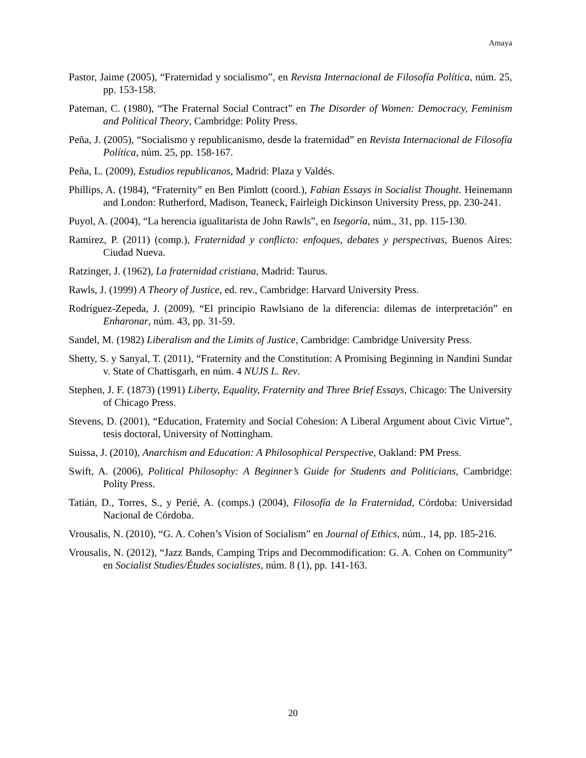Amaya
Pastor, Jaime (2005), “Fraternidad y socialismo”, en Revista Internacional de Filosofía Política, núm. 25, pp. 153-158.
Pateman, C. (1980), “The Fraternal Social Contract” en The Disorder of Women: Democracy, Feminism and Political Theory, Cambridge: Polity Press.
Peña, J. (2005), “Socialismo y republicanismo, desde la fraternidad” en Revista Internacional de Filosofía Política, núm. 25, pp. 158-167.
Peña, L. (2009), Estudios republicanos, Madrid: Plaza y Valdés.
Phillips, A. (1984), “Fraternity” en Ben Pimlott (coord.), Fabian Essays in Socialist Thought. Heinemann and London: Rutherford, Madison, Teaneck, Fairleigh Dickinson University Press, pp. 230-241.
Puyol, A. (2004), “La herencia igualitarista de John Rawls”, en Isegoría, núm., 31, pp. 115-130.
Ramirez, P. (2011) (comp.), Fraternidad y conflicto: enfoques, debates y perspectivas, Buenos Aires: Ciudad Nueva.
Ratzinger, J. (1962), La fraternidad cristiana, Madrid: Taurus.
Rawls, J. (1999) A Theory of Justice, ed. rev., Cambridge: Harvard University Press.
Rodríguez-Zepeda, J. (2009), “El principio Rawlsiano de la diferencia: dilemas de interpretación” en Enharonar, núm. 43, pp. 31-59.
Sandel, M. (1982) Liberalism and the Limits of Justice, Cambridge: Cambridge University Press.
Shetty, S. y Sanyal, T. (2011), “Fraternity and the Constitution: A Promising Beginning in Nandini Sundar v. State of Chattisgarh, en núm. 4 NUJS L. Rev.
Stephen, J. F. (1873) (1991) Liberty, Equality, Fraternity and Three Brief Essays, Chicago: The University of Chicago Press.
Stevens, D. (2001), “Education, Fraternity and Social Cohesion: A Liberal Argument about Civic Virtue”, tesis doctoral, University of Nottingham.
Suissa, J. (2010), Anarchism and Education: A Philosophical Perspective, Oakland: PM Press.
Swift, A. (2006), Political Philosophy: A Beginner’s Guide for Students and Politicians, Cambridge: Polity Press.
Tatián, D., Torres, S., y Perié, A. (comps.) (2004), Filosofía de la Fraternidad, Córdoba: Universidad Nacional de Córdoba.
Vrousalis, N. (2010), “G. A. Cohen’s Vision of Socialism” en Journal of Ethics, núm., 14, pp. 185-216.
Vrousalis, N. (2012), “Jazz Bands, Camping Trips and Decommodification: G. A. Cohen on Community” en Socialist Studies/Études socialistes, núm. 8 (1), pp. 141-163.
20